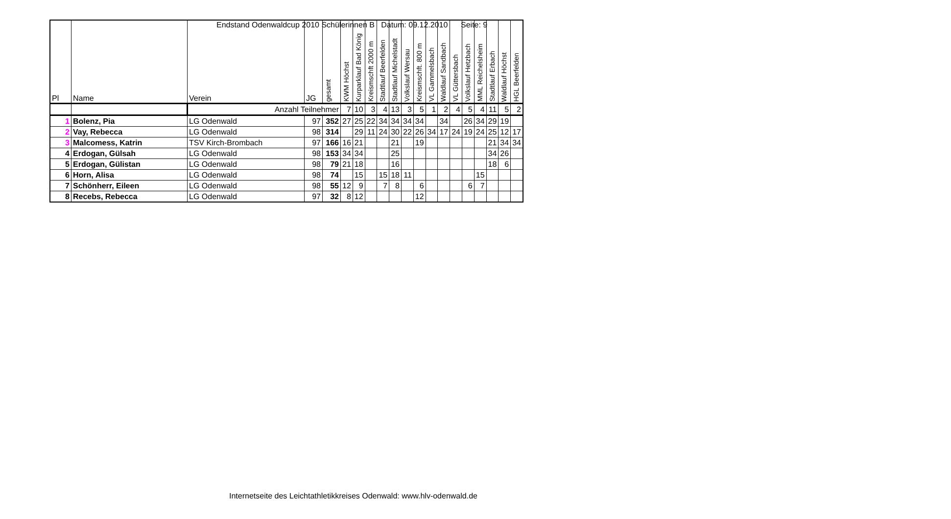Endstand Odenwaldcup 2010 Schülerinnen B Datum: 09.12.2010 Seite: 9
| Pl | Name | Verein | JG | gesamt | KWM Höchst | Kurparklauf Bad König | Kreismschft 2000 m | Stadtlauf Beerfelden | Stadtlauf Michelstadt | Volkslauf Wersau | Kreismschft. 800 m | VL Gammelsbach | Waldlauf Sandbach | VL Güttersbach | Volkslauf Hetzbach | MML Reichelsheim | Stadtlauf Erbach | Waldlauf Höchst | HGL Beerfelden |
| --- | --- | --- | --- | --- | --- | --- | --- | --- | --- | --- | --- | --- | --- | --- | --- | --- | --- | --- | --- |
| | | Anzahl Teilnehmer | | | 7 | 10 | 3 | 4 | 13 | 3 | 5 | 1 | 2 | 4 | 5 | 4 | 11 | 5 | 2 |
| 1 | Bolenz, Pia | LG Odenwald | 97 | 352 | 27 | 25 | 22 | 34 | 34 | 34 | 34 | | 34 | | 26 | 34 | 29 | 19 | |
| 2 | Vay, Rebecca | LG Odenwald | 98 | 314 | | 29 | 11 | 24 | 30 | 22 | 26 | 34 | 17 | 24 | 19 | 24 | 25 | 12 | 17 |
| 3 | Malcomess, Katrin | TSV Kirch-Brombach | 97 | 166 | 16 | 21 | | | 21 | | 19 | | | | | | 21 | 34 | 34 |
| 4 | Erdogan, Gülsah | LG Odenwald | 98 | 153 | 34 | 34 | | | 25 | | | | | | | | 34 | 26 | |
| 5 | Erdogan, Gülistan | LG Odenwald | 98 | 79 | 21 | 18 | | | 16 | | | | | | | | 18 | 6 | |
| 6 | Horn, Alisa | LG Odenwald | 98 | 74 | | 15 | | 15 | 18 | 11 | | | | | | 15 | | | |
| 7 | Schönherr, Eileen | LG Odenwald | 98 | 55 | 12 | 9 | | 7 | 8 | | 6 | | | | 6 | 7 | | | |
| 8 | Recebs, Rebecca | LG Odenwald | 97 | 32 | 8 | 12 | | | | | 12 | | | | | | | | |
Internetseite des Leichtathletikkreises Odenwald: www.hlv-odenwald.de